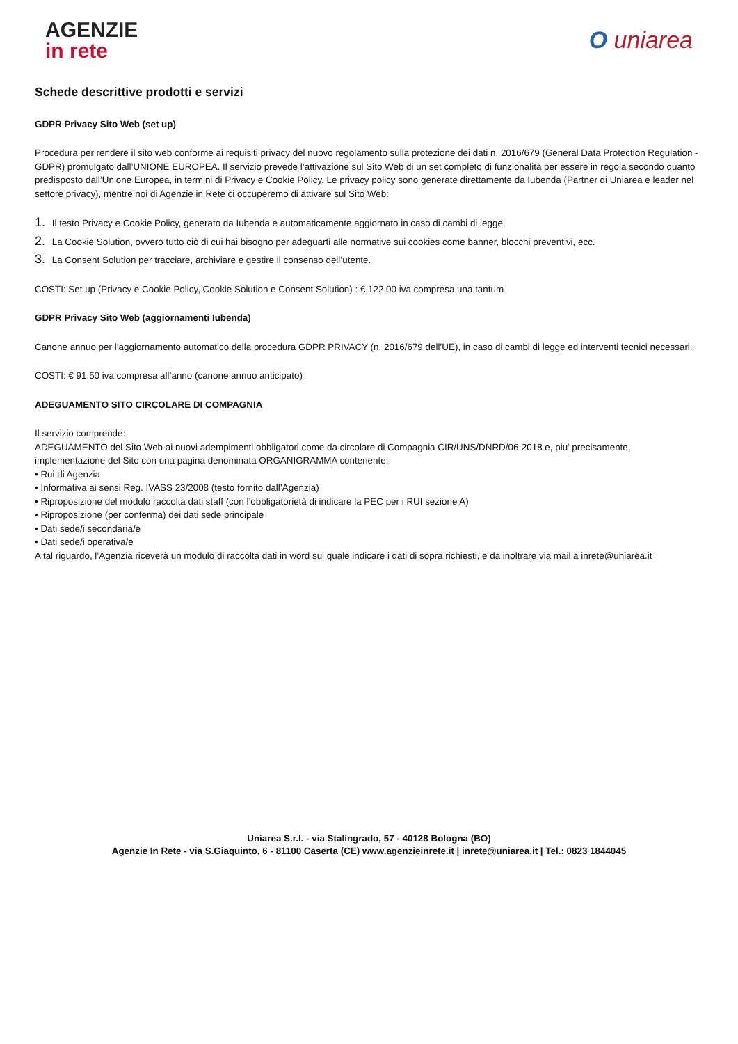AGENZIE
in rete
O uniarea
Schede descrittive prodotti e servizi
GDPR Privacy Sito Web (set up)
Procedura per rendere il sito web conforme ai requisiti privacy del nuovo regolamento sulla protezione dei dati n. 2016/679 (General Data Protection Regulation - GDPR) promulgato dall’UNIONE EUROPEA. Il servizio prevede l’attivazione sul Sito Web di un set completo di funzionalità per essere in regola secondo quanto predisposto dall’Unione Europea, in termini di Privacy e Cookie Policy. Le privacy policy sono generate direttamente da Iubenda (Partner di Uniarea e leader nel settore privacy), mentre noi di Agenzie in Rete ci occuperemo di attivare sul Sito Web:
1. Il testo Privacy e Cookie Policy, generato da Iubenda e automaticamente aggiornato in caso di cambi di legge
2. La Cookie Solution, ovvero tutto ciò di cui hai bisogno per adeguarti alle normative sui cookies come banner, blocchi preventivi, ecc.
3. La Consent Solution per tracciare, archiviare e gestire il consenso dell’utente.
COSTI: Set up (Privacy e Cookie Policy, Cookie Solution e Consent Solution) : € 122,00 iva compresa una tantum
GDPR Privacy Sito Web (aggiornamenti Iubenda)
Canone annuo per l’aggiornamento automatico della procedura GDPR PRIVACY (n. 2016/679 dell’UE), in caso di cambi di legge ed interventi tecnici necessari.
COSTI: € 91,50 iva compresa all’anno (canone annuo anticipato)
ADEGUAMENTO SITO CIRCOLARE DI COMPAGNIA
Il servizio comprende:
ADEGUAMENTO del Sito Web ai nuovi adempimenti obbligatori come da circolare di Compagnia CIR/UNS/DNRD/06-2018 e, piu' precisamente, implementazione del Sito con una pagina denominata ORGANIGRAMMA contenente:
• Rui di Agenzia
• Informativa ai sensi Reg. IVASS 23/2008 (testo fornito dall’Agenzia)
• Riproposizione del modulo raccolta dati staff (con l’obbligatorietà di indicare la PEC per i RUI sezione A)
• Riproposizione (per conferma) dei dati sede principale
• Dati sede/i secondaria/e
• Dati sede/i operativa/e
A tal riguardo, l’Agenzia riceverà un modulo di raccolta dati in word sul quale indicare i dati di sopra richiesti, e da inoltrare via mail a inrete@uniarea.it
Uniarea S.r.l. - via Stalingrado, 57 - 40128 Bologna (BO)
Agenzie In Rete - via S.Giaquinto, 6 - 81100 Caserta (CE) www.agenzieinrete.it | inrete@uniarea.it | Tel.: 0823 1844045